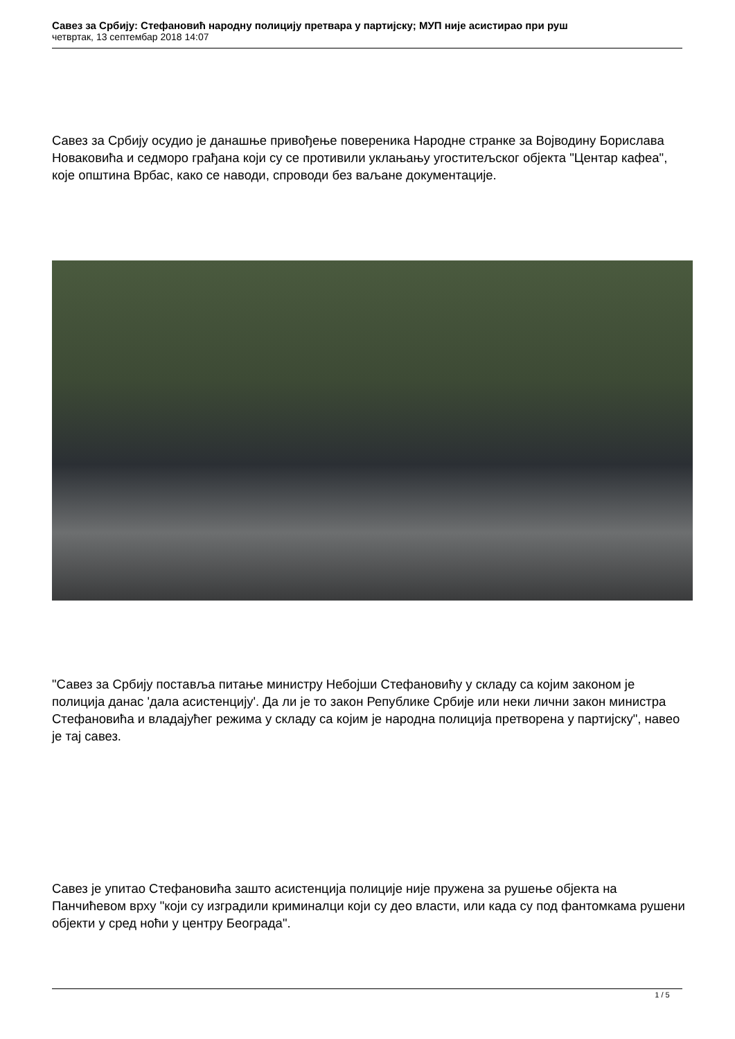Савез за Србију: Стефановић народну полицију претвара у партијску; МУП није асистирао при руш
четвртак, 13 септембар 2018 14:07
Савез за Србију осудио је данашње привођење повереника Народне странке за Војводину Борислава Новаковића и седморо грађана који су се противили уклањању угоститељског објекта "Центар кафеа", које општина Врбас, како се наводи, спроводи без ваљане документације.
"Савез за Србију поставља питање министру Небојши Стефановићу у складу са којим законом је полиција данас 'дала асистенцију'. Да ли је то закон Републике Србије или неки лични закон министра Стефановића и владајућег режима у складу са којим је народна полиција претворена у партијску", навео је тај савез.
Савез је упитао Стефановића зашто асистенција полиције није пружена за рушење објекта на Панчићевом врху "који су изградили криминалци који су део власти, или када су под фантомкама рушени објекти у сред ноћи у центру Београда".
1 / 5